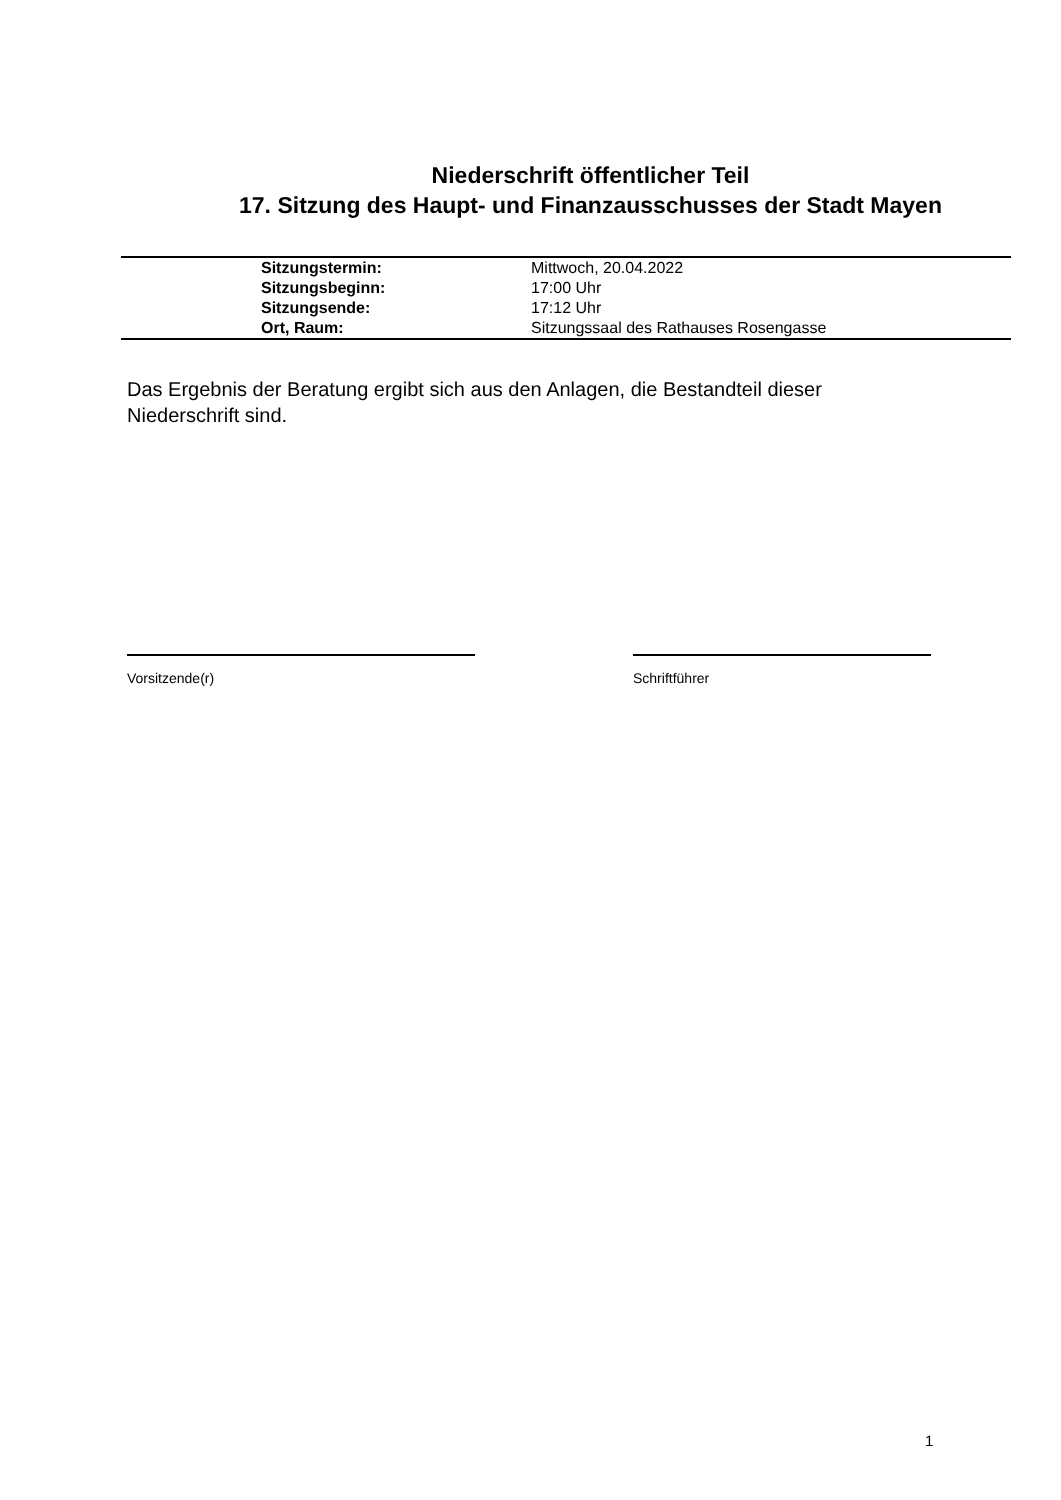Niederschrift öffentlicher Teil
17. Sitzung des Haupt- und Finanzausschusses der Stadt Mayen
| Sitzungstermin: | Mittwoch, 20.04.2022 |
| Sitzungsbeginn: | 17:00 Uhr |
| Sitzungsende: | 17:12 Uhr |
| Ort, Raum: | Sitzungssaal des Rathauses Rosengasse |
Das Ergebnis der Beratung ergibt sich aus den Anlagen, die Bestandteil dieser Niederschrift sind.
Vorsitzende(r) Schriftführer
1